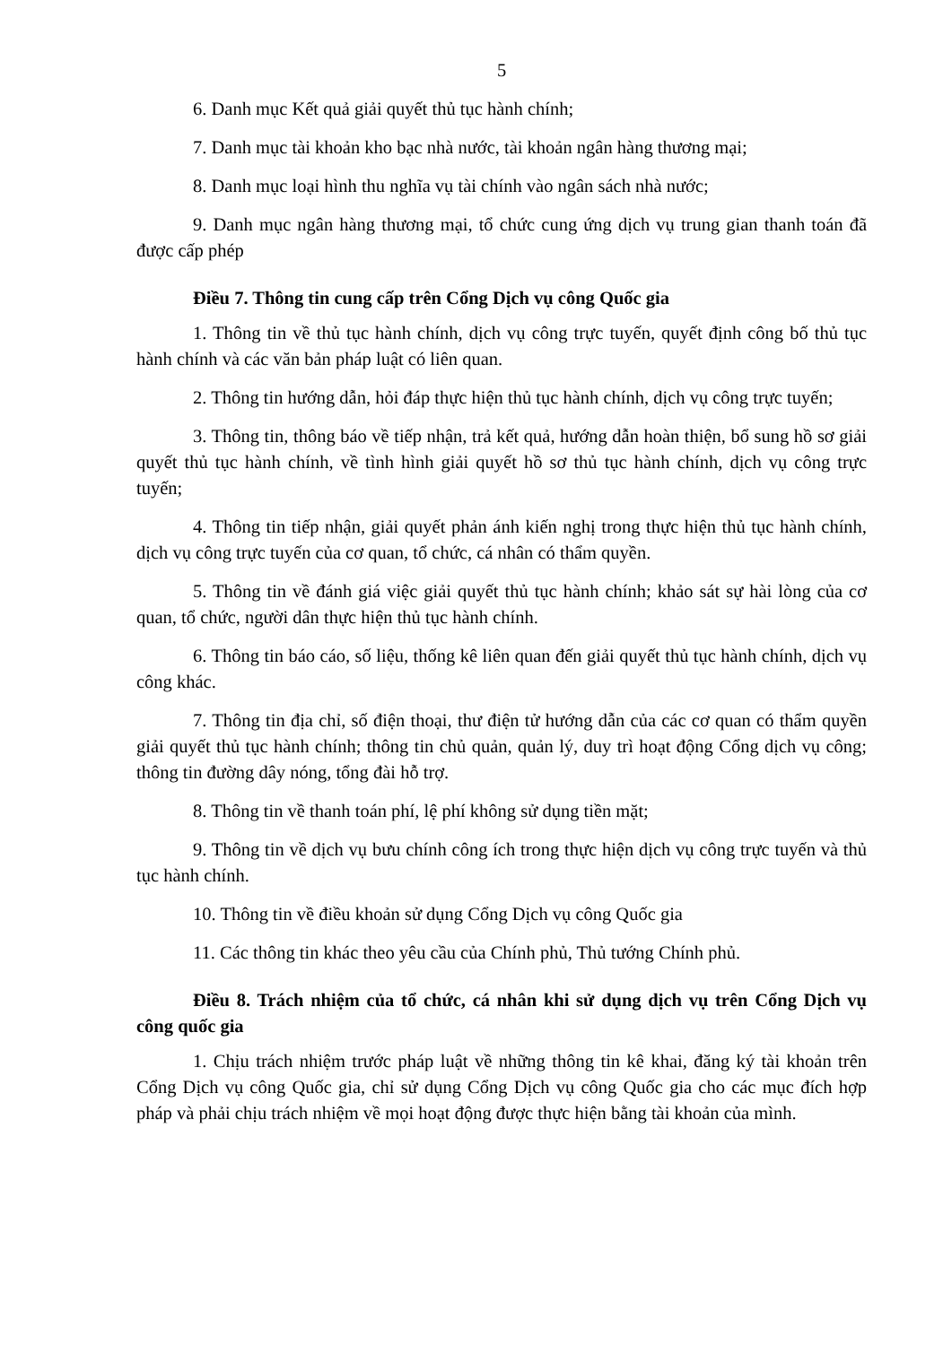5
6. Danh mục Kết quả giải quyết thủ tục hành chính;
7. Danh mục tài khoản kho bạc nhà nước, tài khoản ngân hàng thương mại;
8. Danh mục loại hình thu nghĩa vụ tài chính vào ngân sách nhà nước;
9. Danh mục ngân hàng thương mại, tổ chức cung ứng dịch vụ trung gian thanh toán đã được cấp phép
Điều 7. Thông tin cung cấp trên Cổng Dịch vụ công Quốc gia
1. Thông tin về thủ tục hành chính, dịch vụ công trực tuyến, quyết định công bố thủ tục hành chính và các văn bản pháp luật có liên quan.
2. Thông tin hướng dẫn, hỏi đáp thực hiện thủ tục hành chính, dịch vụ công trực tuyến;
3. Thông tin, thông báo về tiếp nhận, trả kết quả, hướng dẫn hoàn thiện, bổ sung hồ sơ giải quyết thủ tục hành chính, về tình hình giải quyết hồ sơ thủ tục hành chính, dịch vụ công trực tuyến;
4. Thông tin tiếp nhận, giải quyết phản ánh kiến nghị trong thực hiện thủ tục hành chính, dịch vụ công trực tuyến của cơ quan, tổ chức, cá nhân có thẩm quyền.
5. Thông tin về đánh giá việc giải quyết thủ tục hành chính; khảo sát sự hài lòng của cơ quan, tổ chức, người dân thực hiện thủ tục hành chính.
6. Thông tin báo cáo, số liệu, thống kê liên quan đến giải quyết thủ tục hành chính, dịch vụ công khác.
7. Thông tin địa chỉ, số điện thoại, thư điện tử hướng dẫn của các cơ quan có thẩm quyền giải quyết thủ tục hành chính; thông tin chủ quản, quản lý, duy trì hoạt động Cổng dịch vụ công; thông tin đường dây nóng, tổng đài hỗ trợ.
8. Thông tin về thanh toán phí, lệ phí không sử dụng tiền mặt;
9. Thông tin về dịch vụ bưu chính công ích trong thực hiện dịch vụ công trực tuyến và thủ tục hành chính.
10. Thông tin về điều khoản sử dụng Cổng Dịch vụ công Quốc gia
11. Các thông tin khác theo yêu cầu của Chính phủ, Thủ tướng Chính phủ.
Điều 8. Trách nhiệm của tổ chức, cá nhân khi sử dụng dịch vụ trên Cổng Dịch vụ công quốc gia
1. Chịu trách nhiệm trước pháp luật về những thông tin kê khai, đăng ký tài khoản trên Cổng Dịch vụ công Quốc gia, chỉ sử dụng Cổng Dịch vụ công Quốc gia cho các mục đích hợp pháp và phải chịu trách nhiệm về mọi hoạt động được thực hiện bằng tài khoản của mình.